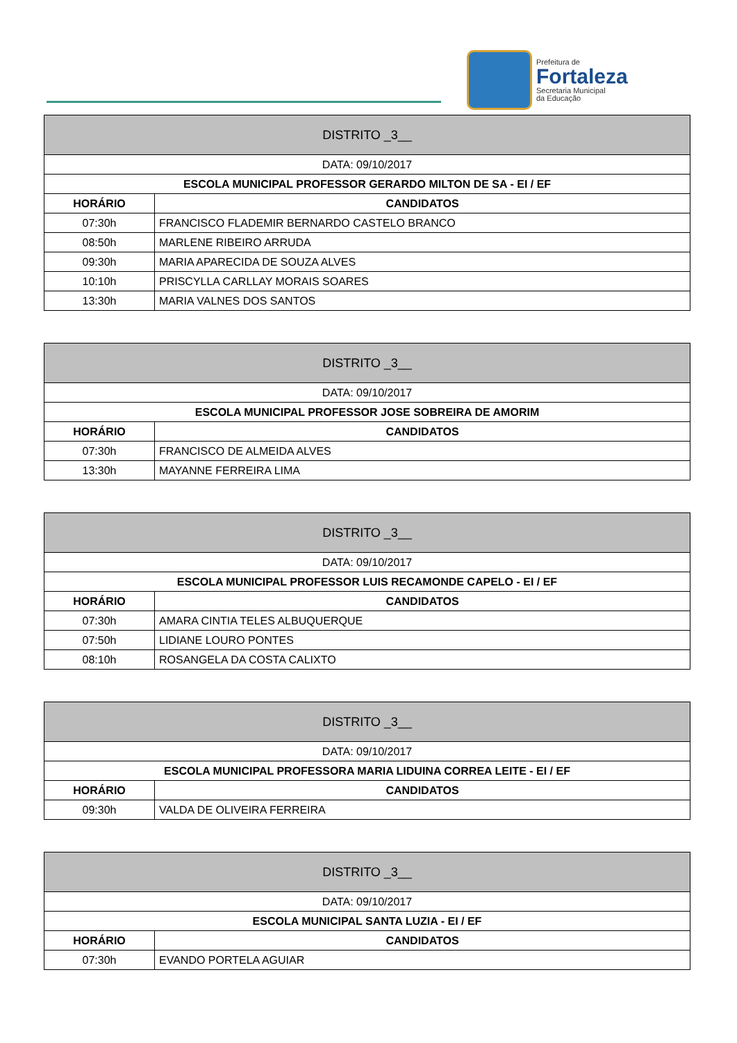Prefeitura de
Fortaleza
Secretaria Municipal
da Educação
| DISTRITO _3__ | |
| DATA: 09/10/2017 | |
| ESCOLA MUNICIPAL PROFESSOR GERARDO MILTON DE SA - EI / EF | |
| HORÁRIO | CANDIDATOS |
| 07:30h | FRANCISCO FLADEMIR BERNARDO CASTELO BRANCO |
| 08:50h | MARLENE RIBEIRO ARRUDA |
| 09:30h | MARIA APARECIDA DE SOUZA ALVES |
| 10:10h | PRISCYLLA CARLLAY MORAIS SOARES |
| 13:30h | MARIA VALNES DOS SANTOS |
| DISTRITO _3__ | |
| DATA: 09/10/2017 | |
| ESCOLA MUNICIPAL PROFESSOR JOSE SOBREIRA DE AMORIM | |
| HORÁRIO | CANDIDATOS |
| 07:30h | FRANCISCO DE ALMEIDA ALVES |
| 13:30h | MAYANNE FERREIRA LIMA |
| DISTRITO _3__ | |
| DATA: 09/10/2017 | |
| ESCOLA MUNICIPAL PROFESSOR LUIS RECAMONDE CAPELO - EI / EF | |
| HORÁRIO | CANDIDATOS |
| 07:30h | AMARA CINTIA TELES ALBUQUERQUE |
| 07:50h | LIDIANE LOURO PONTES |
| 08:10h | ROSANGELA DA COSTA CALIXTO |
| DISTRITO _3__ | |
| DATA: 09/10/2017 | |
| ESCOLA MUNICIPAL PROFESSORA MARIA LIDUINA CORREA LEITE - EI / EF | |
| HORÁRIO | CANDIDATOS |
| 09:30h | VALDA DE OLIVEIRA FERREIRA |
| DISTRITO _3__ | |
| DATA: 09/10/2017 | |
| ESCOLA MUNICIPAL SANTA LUZIA - EI / EF | |
| HORÁRIO | CANDIDATOS |
| 07:30h | EVANDO PORTELA AGUIAR |